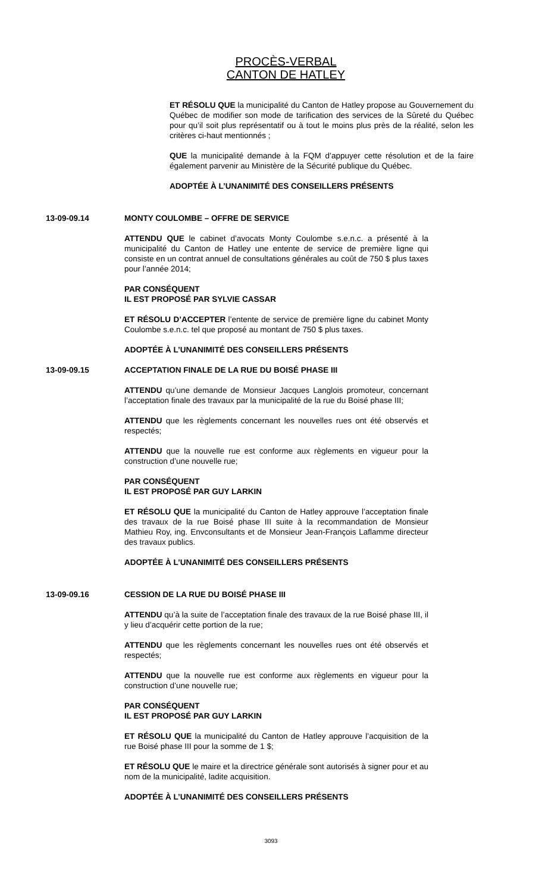PROCÈS-VERBAL
CANTON DE HATLEY
ET RÉSOLU QUE la municipalité du Canton de Hatley propose au Gouvernement du Québec de modifier son mode de tarification des services de la Sûreté du Québec pour qu’il soit plus représentatif ou à tout le moins plus près de la réalité, selon les critères ci-haut mentionnés ;
QUE la municipalité demande à la FQM d’appuyer cette résolution et de la faire également parvenir au Ministère de la Sécurité publique du Québec.
ADOPTÉE À L’UNANIMITÉ DES CONSEILLERS PRÉSENTS
13-09-09.14 MONTY COULOMBE – OFFRE DE SERVICE
ATTENDU QUE le cabinet d’avocats Monty Coulombe s.e.n.c. a présenté à la municipalité du Canton de Hatley une entente de service de première ligne qui consiste en un contrat annuel de consultations générales au coût de 750 $ plus taxes pour l’année 2014;
PAR CONSÉQUENT
IL EST PROPOSÉ PAR SYLVIE CASSAR
ET RÉSOLU D’ACCEPTER l’entente de service de première ligne du cabinet Monty Coulombe s.e.n.c. tel que proposé au montant de 750 $ plus taxes.
ADOPTÉE À L’UNANIMITÉ DES CONSEILLERS PRÉSENTS
13-09-09.15 ACCEPTATION FINALE DE LA RUE DU BOISÉ PHASE III
ATTENDU qu’une demande de Monsieur Jacques Langlois promoteur, concernant l’acceptation finale des travaux par la municipalité de la rue du Boisé phase III;
ATTENDU que les règlements concernant les nouvelles rues ont été observés et respectés;
ATTENDU que la nouvelle rue est conforme aux règlements en vigueur pour la construction d’une nouvelle rue;
PAR CONSÉQUENT
IL EST PROPOSÉ PAR GUY LARKIN
ET RÉSOLU QUE la municipalité du Canton de Hatley approuve l’acceptation finale des travaux de la rue Boisé phase III suite à la recommandation de Monsieur Mathieu Roy, ing. Envconsultants et de Monsieur Jean-François Laflamme directeur des travaux publics.
ADOPTÉE À L’UNANIMITÉ DES CONSEILLERS PRÉSENTS
13-09-09.16 CESSION DE LA RUE DU BOISÉ PHASE III
ATTENDU qu’à la suite de l’acceptation finale des travaux de la rue Boisé phase III, il y lieu d’acquérir cette portion de la rue;
ATTENDU que les règlements concernant les nouvelles rues ont été observés et respectés;
ATTENDU que la nouvelle rue est conforme aux règlements en vigueur pour la construction d’une nouvelle rue;
PAR CONSÉQUENT
IL EST PROPOSÉ PAR GUY LARKIN
ET RÉSOLU QUE la municipalité du Canton de Hatley approuve l’acquisition de la rue Boisé phase III pour la somme de 1 $;
ET RÉSOLU QUE le maire et la directrice générale sont autorisés à signer pour et au nom de la municipalité, ladite acquisition.
ADOPTÉE À L’UNANIMITÉ DES CONSEILLERS PRÉSENTS
3093